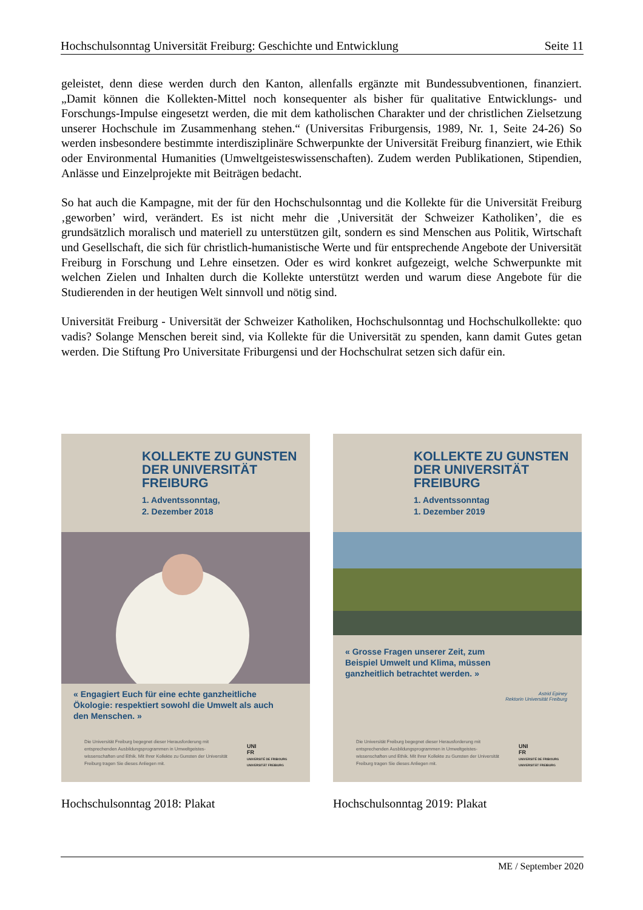Hochschulsonntag Universität Freiburg: Geschichte und Entwicklung Seite 11
geleistet, denn diese werden durch den Kanton, allenfalls ergänzte mit Bundessubventionen, finanziert. „Damit können die Kollekten-Mittel noch konsequenter als bisher für qualitative Entwicklungs- und Forschungs-Impulse eingesetzt werden, die mit dem katholischen Charakter und der christlichen Zielsetzung unserer Hochschule im Zusammenhang stehen.“ (Universitas Friburgensis, 1989, Nr. 1, Seite 24-26) So werden insbesondere bestimmte interdisziplinäre Schwerpunkte der Universität Freiburg finanziert, wie Ethik oder Environmental Humanities (Umweltgeisteswissenschaften). Zudem werden Publikationen, Stipendien, Anlässe und Einzelprojekte mit Beiträgen bedacht.
So hat auch die Kampagne, mit der für den Hochschulsonntag und die Kollekte für die Universität Freiburg ‚geworben’ wird, verändert. Es ist nicht mehr die ‚Universität der Schweizer Katholiken’, die es grundsätzlich moralisch und materiell zu unterstützen gilt, sondern es sind Menschen aus Politik, Wirtschaft und Gesellschaft, die sich für christlich-humanistische Werte und für entsprechende Angebote der Universität Freiburg in Forschung und Lehre einsetzen. Oder es wird konkret aufgezeigt, welche Schwerpunkte mit welchen Zielen und Inhalten durch die Kollekte unterstützt werden und warum diese Angebote für die Studierenden in der heutigen Welt sinnvoll und nötig sind.
Universität Freiburg - Universität der Schweizer Katholiken, Hochschulsonntag und Hochschulkollekte: quo vadis? Solange Menschen bereit sind, via Kollekte für die Universität zu spenden, kann damit Gutes getan werden. Die Stiftung Pro Universitate Friburgensi und der Hochschulrat setzen sich dafür ein.
KOLLEKTE ZU GUNSTEN DER UNIVERSITÄT FREIBURG
1. Adventssonntag,
2. Dezember 2018
« Engagiert Euch für eine echte ganzheitliche Ökologie: respektiert sowohl die Umwelt als auch den Menschen. »
Die Universität Freiburg begegnet dieser Herausforderung mit entsprechenden Ausbildungsprogrammen in Umweltgeistes-wissenschaften und Ethik. Mit Ihrer Kollekte zu Gunsten der Universität Freiburg tragen Sie dieses Anliegen mit.
UNI
FR
UNIVERSITÉ DE FRIBOURG
UNIVERSITÄT FREIBURG
Hochschulsonntag 2018: Plakat
KOLLEKTE ZU GUNSTEN DER UNIVERSITÄT FREIBURG
1. Adventssonntag
1. Dezember 2019
« Grosse Fragen unserer Zeit, zum Beispiel Umwelt und Klima, müssen ganzheitlich betrachtet werden. »
Astrid Epiney
Rektorin Universität Freiburg
Die Universität Freiburg begegnet dieser Herausforderung mit entsprechenden Ausbildungsprogrammen in Umweltgeistes-wissenschaften und Ethik. Mit Ihrer Kollekte zu Gunsten der Universität Freiburg tragen Sie dieses Anliegen mit.
UNI
FR
UNIVERSITÉ DE FRIBOURG
UNIVERSITÄT FREIBURG
Hochschulsonntag 2019: Plakat
ME / September 2020